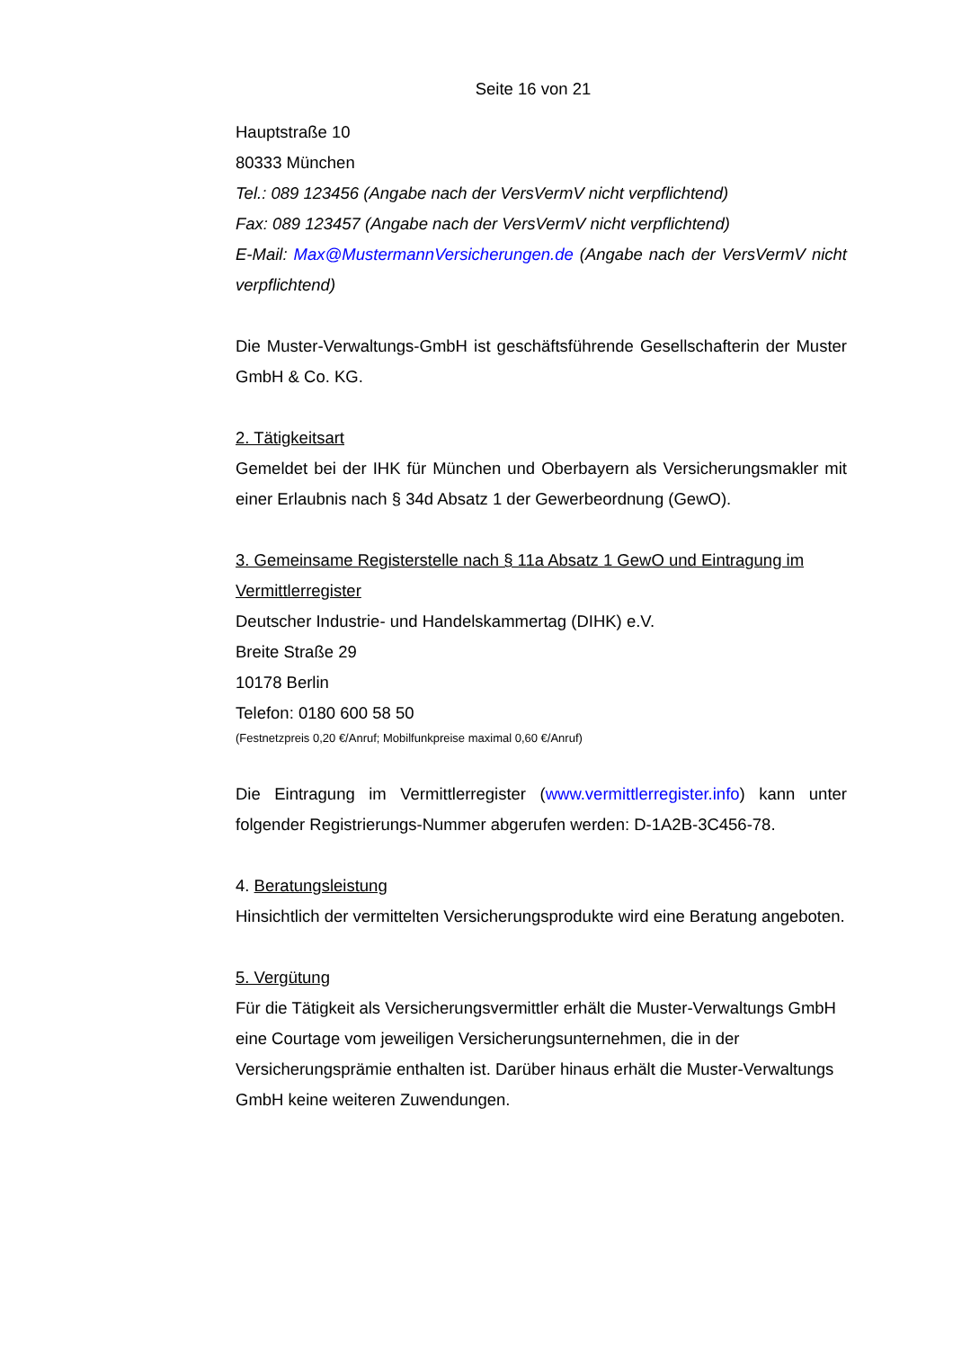Seite 16 von 21
Hauptstraße 10
80333 München
Tel.: 089 123456 (Angabe nach der VersVermV nicht verpflichtend)
Fax: 089 123457 (Angabe nach der VersVermV nicht verpflichtend)
E-Mail: Max@MustermannVersicherungen.de (Angabe nach der VersVermV nicht verpflichtend)
Die Muster-Verwaltungs-GmbH ist geschäftsführende Gesellschafterin der Muster GmbH & Co. KG.
2. Tätigkeitsart
Gemeldet bei der IHK für München und Oberbayern als Versicherungsmakler mit einer Erlaubnis nach § 34d Absatz 1 der Gewerbeordnung (GewO).
3. Gemeinsame Registerstelle nach § 11a Absatz 1 GewO und Eintragung im Vermittlerregister
Deutscher Industrie- und Handelskammertag (DIHK) e.V.
Breite Straße 29
10178 Berlin
Telefon: 0180 600 58 50
(Festnetzpreis 0,20 €/Anruf; Mobilfunkpreise maximal 0,60 €/Anruf)
Die Eintragung im Vermittlerregister (www.vermittlerregister.info) kann unter folgender Registrierungs-Nummer abgerufen werden: D-1A2B-3C456-78.
4. Beratungsleistung
Hinsichtlich der vermittelten Versicherungsprodukte wird eine Beratung angeboten.
5. Vergütung
Für die Tätigkeit als Versicherungsvermittler erhält die Muster-Verwaltungs GmbH eine Courtage vom jeweiligen Versicherungsunternehmen, die in der Versicherungsprämie enthalten ist. Darüber hinaus erhält die Muster-Verwaltungs GmbH keine weiteren Zuwendungen.